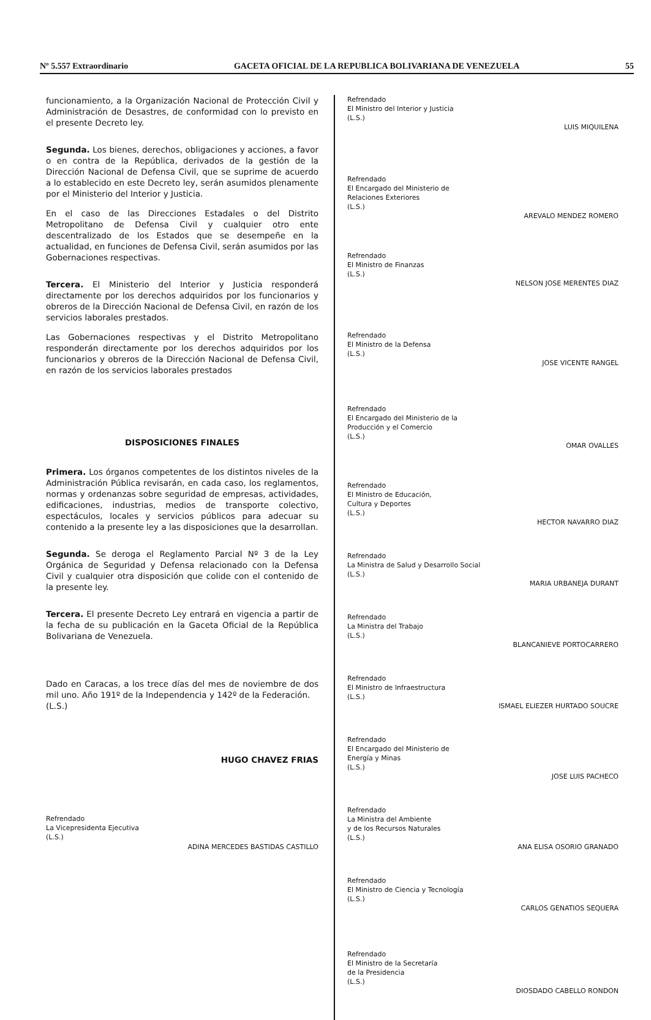Nº 5.557 Extraordinario GACETA OFICIAL DE LA REPUBLICA BOLIVARIANA DE VENEZUELA 55
funcionamiento, a la Organización Nacional de Protección Civil y Administración de Desastres, de conformidad con lo previsto en el presente Decreto ley.
Segunda. Los bienes, derechos, obligaciones y acciones, a favor o en contra de la República, derivados de la gestión de la Dirección Nacional de Defensa Civil, que se suprime de acuerdo a lo establecido en este Decreto ley, serán asumidos plenamente por el Ministerio del Interior y Justicia.
En el caso de las Direcciones Estadales o del Distrito Metropolitano de Defensa Civil y cualquier otro ente descentralizado de los Estados que se desempeñe en la actualidad, en funciones de Defensa Civil, serán asumidos por las Gobernaciones respectivas.
Tercera. El Ministerio del Interior y Justicia responderá directamente por los derechos adquiridos por los funcionarios y obreros de la Dirección Nacional de Defensa Civil, en razón de los servicios laborales prestados.
Las Gobernaciones respectivas y el Distrito Metropolitano responderán directamente por los derechos adquiridos por los funcionarios y obreros de la Dirección Nacional de Defensa Civil, en razón de los servicios laborales prestados
DISPOSICIONES FINALES
Primera. Los órganos competentes de los distintos niveles de la Administración Pública revisarán, en cada caso, los reglamentos, normas y ordenanzas sobre seguridad de empresas, actividades, edificaciones, industrias, medios de transporte colectivo, espectáculos, locales y servicios públicos para adecuar su contenido a la presente ley a las disposiciones que la desarrollan.
Segunda. Se deroga el Reglamento Parcial Nº 3 de la Ley Orgánica de Seguridad y Defensa relacionado con la Defensa Civil y cualquier otra disposición que colide con el contenido de la presente ley.
Tercera. El presente Decreto Ley entrará en vigencia a partir de la fecha de su publicación en la Gaceta Oficial de la República Bolivariana de Venezuela.
Dado en Caracas, a los trece días del mes de noviembre de dos mil uno. Año 191º de la Independencia y 142º de la Federación.
(L.S.)
HUGO CHAVEZ FRIAS
Refrendado
La Vicepresidenta Ejecutiva
(L.S.)
ADINA MERCEDES BASTIDAS CASTILLO
Refrendado
El Ministro del Interior y Justicia
(L.S.)
LUIS MIQUILENA
Refrendado
El Encargado del Ministerio de
Relaciones Exteriores
(L.S.)
AREVALO MENDEZ ROMERO
Refrendado
El Ministro de Finanzas
(L.S.)
NELSON JOSE MERENTES DIAZ
Refrendado
El Ministro de la Defensa
(L.S.)
JOSE VICENTE RANGEL
Refrendado
El Encargado del Ministerio de la
Producción y el Comercio
(L.S.)
OMAR OVALLES
Refrendado
El Ministro de Educación,
Cultura y Deportes
(L.S.)
HECTOR NAVARRO DIAZ
Refrendado
La Ministra de Salud y Desarrollo Social
(L.S.)
MARIA URBANEJA DURANT
Refrendado
La Ministra del Trabajo
(L.S.)
BLANCANIEVE PORTOCARRERO
Refrendado
El Ministro de Infraestructura
(L.S.)
ISMAEL ELIEZER HURTADO SOUCRE
Refrendado
El Encargado del Ministerio de
Energía y Minas
(L.S.)
JOSE LUIS PACHECO
Refrendado
La Ministra del Ambiente
y de los Recursos Naturales
(L.S.)
ANA ELISA OSORIO GRANADO
Refrendado
El Ministro de Ciencia y Tecnología
(L.S.)
CARLOS GENATIOS SEQUERA
Refrendado
El Ministro de la Secretaría
de la Presidencia
(L.S.)
DIOSDADO CABELLO RONDON